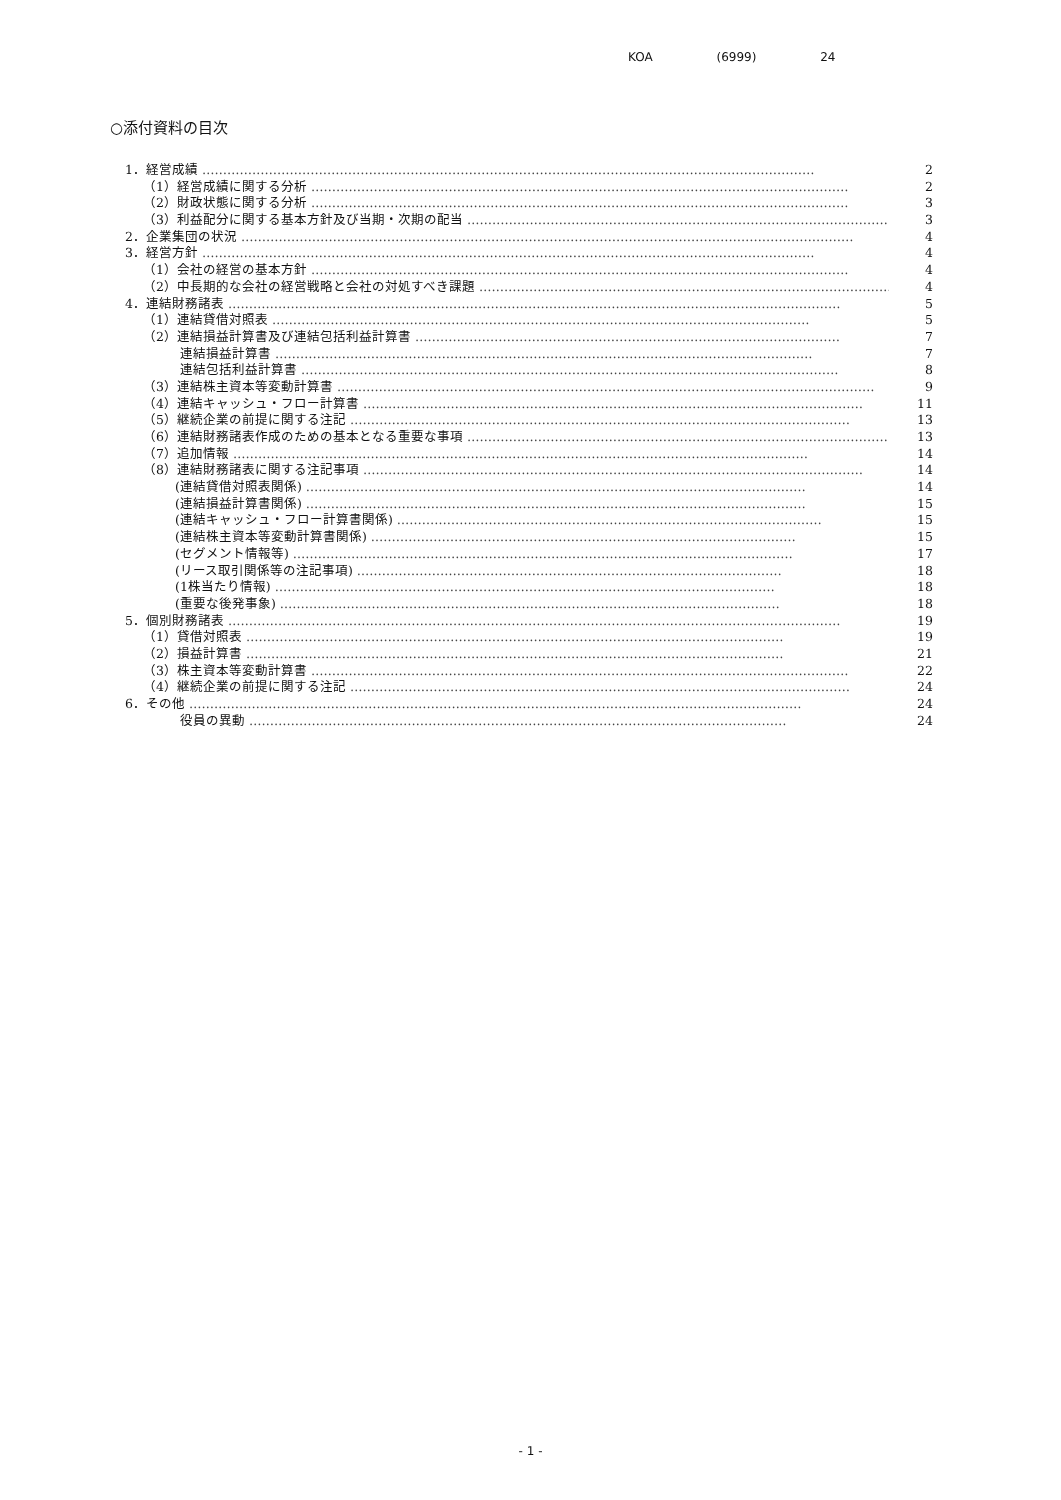KOA (6999) 24
○添付資料の目次
1．経営成績 ………………………………………………………………………………………………………………………………… 2
（1）経営成績に関する分析 ………………………………………………………………………………………………………………… 2
（2）財政状態に関する分析 ………………………………………………………………………………………………………………… 3
（3）利益配分に関する基本方針及び当期・次期の配当 ………………………………………………………………………………………… 3
2．企業集団の状況 ………………………………………………………………………………………………………………………………… 4
3．経営方針 ………………………………………………………………………………………………………………………………… 4
（1）会社の経営の基本方針 ………………………………………………………………………………………………………………… 4
（2）中長期的な会社の経営戦略と会社の対処すべき課題 ………………………………………………………………………………………… 4
4．連結財務諸表 ………………………………………………………………………………………………………………………………… 5
（1）連結貸借対照表 ………………………………………………………………………………………………………………… 5
（2）連結損益計算書及び連結包括利益計算書 ………………………………………………………………………………………… 7
連結損益計算書 ………………………………………………………………………………………………………………… 7
連結包括利益計算書 ………………………………………………………………………………………………………………… 8
（3）連結株主資本等変動計算書 ………………………………………………………………………………………………………………… 9
（4）連結キャッシュ・フロー計算書 ………………………………………………………………………………………………………… 11
（5）継続企業の前提に関する注記 ………………………………………………………………………………………………………… 13
（6）連結財務諸表作成のための基本となる重要な事項 ………………………………………………………………………………………… 13
（7）追加情報 ………………………………………………………………………………………………………………………… 14
（8）連結財務諸表に関する注記事項 ………………………………………………………………………………………………………… 14
(連結貸借対照表関係) ………………………………………………………………………………………………………… 14
(連結損益計算書関係) ………………………………………………………………………………………………………… 15
(連結キャッシュ・フロー計算書関係) ………………………………………………………………………………………… 15
(連結株主資本等変動計算書関係) ………………………………………………………………………………………… 15
(セグメント情報等) ………………………………………………………………………………………………………… 17
(リース取引関係等の注記事項) ………………………………………………………………………………………… 18
(1株当たり情報) ………………………………………………………………………………………………………… 18
(重要な後発事象) ………………………………………………………………………………………………………… 18
5．個別財務諸表 ………………………………………………………………………………………………………………………………… 19
（1）貸借対照表 ………………………………………………………………………………………………………………… 19
（2）損益計算書 ………………………………………………………………………………………………………………… 21
（3）株主資本等変動計算書 ………………………………………………………………………………………………………………… 22
（4）継続企業の前提に関する注記 ………………………………………………………………………………………………………… 24
6．その他 ………………………………………………………………………………………………………………………………… 24
役員の異動 ………………………………………………………………………………………………………………… 24
- 1 -